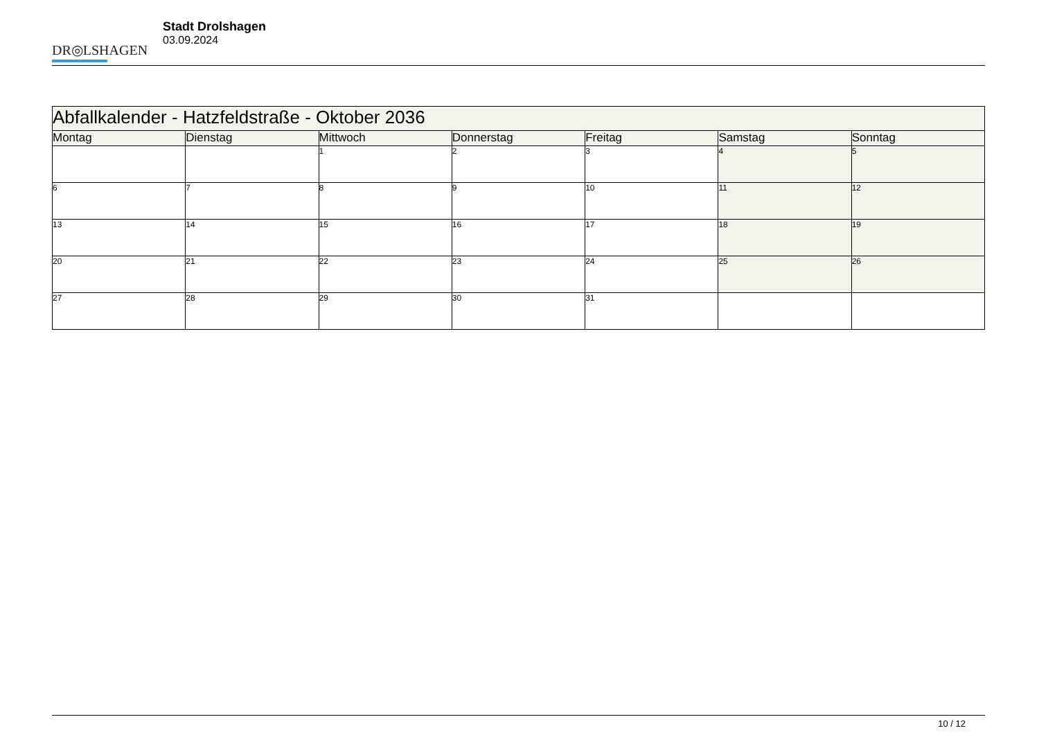DR◎LSHAGEN
Stadt Drolshagen
03.09.2024
| Abfallkalender - Hatzfeldstraße - Oktober 2036 | | | | | | |
| --- | --- | --- | --- | --- | --- | --- |
| Montag | Dienstag | Mittwoch | Donnerstag | Freitag | Samstag | Sonntag |
| | | 1 | 2 | 3 | 4 | 5 |
| 6 | 7 | 8 | 9 | 10 | 11 | 12 |
| 13 | 14 | 15 | 16 | 17 | 18 | 19 |
| 20 | 21 | 22 | 23 | 24 | 25 | 26 |
| 27 | 28 | 29 | 30 | 31 | | |
10 / 12